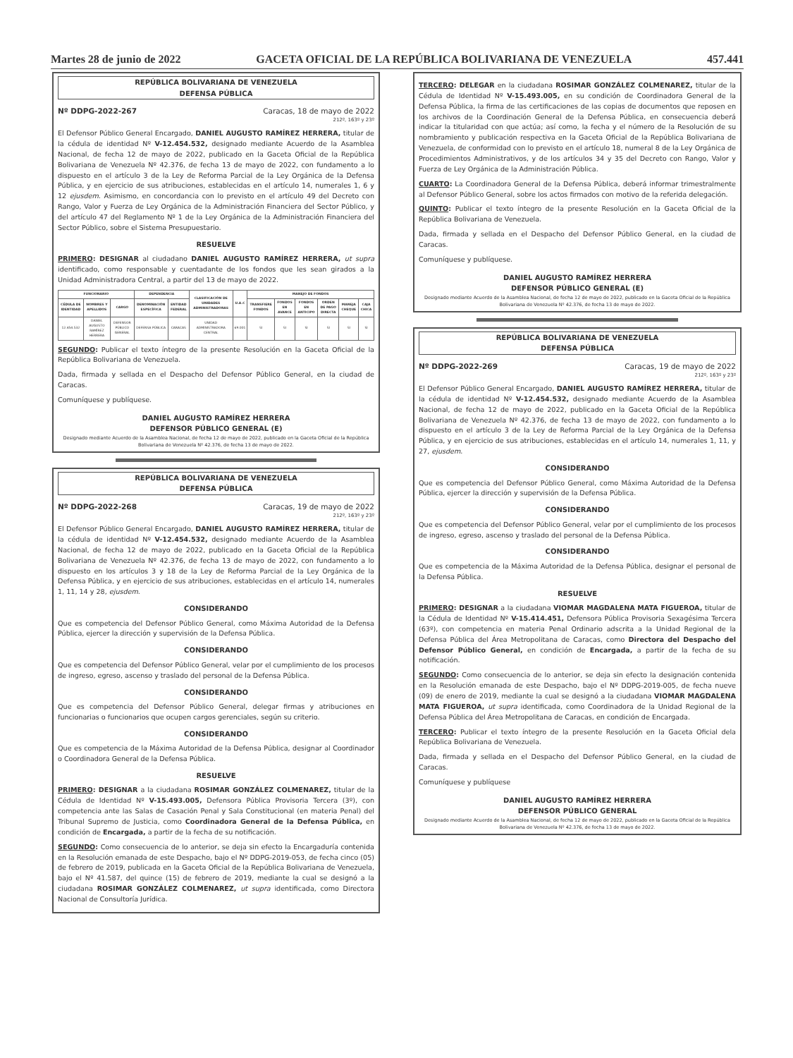Martes 28 de junio de 2022 GACETA OFICIAL DE LA REPÚBLICA BOLIVARIANA DE VENEZUELA 457.441
REPÚBLICA BOLIVARIANA DE VENEZUELA
DEFENSA PÚBLICA
Nº DDPG-2022-267 Caracas, 18 de mayo de 2022
212º, 163º y 23º
El Defensor Público General Encargado, DANIEL AUGUSTO RAMÍREZ HERRERA, titular de la cédula de identidad Nº V-12.454.532, designado mediante Acuerdo de la Asamblea Nacional, de fecha 12 de mayo de 2022, publicado en la Gaceta Oficial de la República Bolivariana de Venezuela Nº 42.376, de fecha 13 de mayo de 2022, con fundamento a lo dispuesto en el artículo 3 de la Ley de Reforma Parcial de la Ley Orgánica de la Defensa Pública, y en ejercicio de sus atribuciones, establecidas en el artículo 14, numerales 1, 6 y 12 ejusdem. Asimismo, en concordancia con lo previsto en el artículo 49 del Decreto con Rango, Valor y Fuerza de Ley Orgánica de la Administración Financiera del Sector Público, y del artículo 47 del Reglamento Nº 1 de la Ley Orgánica de la Administración Financiera del Sector Público, sobre el Sistema Presupuestario.
RESUELVE
PRIMERO: DESIGNAR al ciudadano DANIEL AUGUSTO RAMÍREZ HERRERA, ut supra identificado, como responsable y cuentadante de los fondos que les sean girados a la Unidad Administradora Central, a partir del 13 de mayo de 2022.
| FUNCIONARIO | | | DEPENDENCIA | | CLASIFICACIÓN DE UNIDADES ADMINISTRADORAS | U.A.C | MANEJO DE FONDOS | | | | | |
| --- | --- | --- | --- | --- | --- | --- | --- | --- | --- | --- | --- | --- |
| CÉDULA DE IDENTIDAD | NOMBRES Y APELLIDOS | CARGO | DENOMINACIÓN ESPECÍFICA | ENTIDAD FEDERAL | | | TRANSFIERE FONDOS | FONDOS EN AVANCE | FONDOS EN ANTICIPO | ORDEN DE PAGO DIRECTA | MANEJA CHEQUE | CAJA CHICA |
| 12.454.532 | DANIEL AUGUSTO RAMÍREZ HERRERA | DEFENSOR PÚBLICO GENERAL | DEFENSA PÚBLICA | CARACAS | UNIDAD ADMINISTRADORA CENTRAL | 69.001 | SI | SI | SI | SI | SI | SI |
SEGUNDO: Publicar el texto íntegro de la presente Resolución en la Gaceta Oficial de la República Bolivariana de Venezuela.
Dada, firmada y sellada en el Despacho del Defensor Público General, en la ciudad de Caracas.
Comuníquese y publíquese.
DANIEL AUGUSTO RAMÍREZ HERRERA
DEFENSOR PÚBLICO GENERAL (E)
Designado mediante Acuerdo de la Asamblea Nacional, de fecha 12 de mayo de 2022, publicado en la Gaceta Oficial de la República Bolivariana de Venezuela Nº 42.376, de fecha 13 de mayo de 2022.
REPÚBLICA BOLIVARIANA DE VENEZUELA
DEFENSA PÚBLICA
Nº DDPG-2022-268 Caracas, 19 de mayo de 2022
212º, 163º y 23º
El Defensor Público General Encargado, DANIEL AUGUSTO RAMÍREZ HERRERA, titular de la cédula de identidad Nº V-12.454.532, designado mediante Acuerdo de la Asamblea Nacional, de fecha 12 de mayo de 2022, publicado en la Gaceta Oficial de la República Bolivariana de Venezuela Nº 42.376, de fecha 13 de mayo de 2022, con fundamento a lo dispuesto en los artículos 3 y 18 de la Ley de Reforma Parcial de la Ley Orgánica de la Defensa Pública, y en ejercicio de sus atribuciones, establecidas en el artículo 14, numerales 1, 11, 14 y 28, ejusdem.
CONSIDERANDO
Que es competencia del Defensor Público General, como Máxima Autoridad de la Defensa Pública, ejercer la dirección y supervisión de la Defensa Pública.
CONSIDERANDO
Que es competencia del Defensor Público General, velar por el cumplimiento de los procesos de ingreso, egreso, ascenso y traslado del personal de la Defensa Pública.
CONSIDERANDO
Que es competencia del Defensor Público General, delegar firmas y atribuciones en funcionarias o funcionarios que ocupen cargos gerenciales, según su criterio.
CONSIDERANDO
Que es competencia de la Máxima Autoridad de la Defensa Pública, designar al Coordinador o Coordinadora General de la Defensa Pública.
RESUELVE
PRIMERO: DESIGNAR a la ciudadana ROSIMAR GONZÁLEZ COLMENAREZ, titular de la Cédula de Identidad Nº V-15.493.005, Defensora Pública Provisoria Tercera (3º), con competencia ante las Salas de Casación Penal y Sala Constitucional (en materia Penal) del Tribunal Supremo de Justicia, como Coordinadora General de la Defensa Pública, en condición de Encargada, a partir de la fecha de su notificación.
SEGUNDO: Como consecuencia de lo anterior, se deja sin efecto la Encargaduría contenida en la Resolución emanada de este Despacho, bajo el Nº DDPG-2019-053, de fecha cinco (05) de febrero de 2019, publicada en la Gaceta Oficial de la República Bolivariana de Venezuela, bajo el Nº 41.587, del quince (15) de febrero de 2019, mediante la cual se designó a la ciudadana ROSIMAR GONZÁLEZ COLMENAREZ, ut supra identificada, como Directora Nacional de Consultoría Jurídica.
TERCERO: DELEGAR en la ciudadana ROSIMAR GONZÁLEZ COLMENAREZ, titular de la Cédula de Identidad Nº V-15.493.005, en su condición de Coordinadora General de la Defensa Pública, la firma de las certificaciones de las copias de documentos que reposen en los archivos de la Coordinación General de la Defensa Pública, en consecuencia deberá indicar la titularidad con que actúa; así como, la fecha y el número de la Resolución de su nombramiento y publicación respectiva en la Gaceta Oficial de la República Bolivariana de Venezuela, de conformidad con lo previsto en el artículo 18, numeral 8 de la Ley Orgánica de Procedimientos Administrativos, y de los artículos 34 y 35 del Decreto con Rango, Valor y Fuerza de Ley Orgánica de la Administración Pública.
CUARTO: La Coordinadora General de la Defensa Pública, deberá informar trimestralmente al Defensor Público General, sobre los actos firmados con motivo de la referida delegación.
QUINTO: Publicar el texto íntegro de la presente Resolución en la Gaceta Oficial de la República Bolivariana de Venezuela.
Dada, firmada y sellada en el Despacho del Defensor Público General, en la ciudad de Caracas.
Comuníquese y publíquese.
DANIEL AUGUSTO RAMÍREZ HERRERA
DEFENSOR PÚBLICO GENERAL (E)
Designado mediante Acuerdo de la Asamblea Nacional, de fecha 12 de mayo de 2022, publicado en la Gaceta Oficial de la República Bolivariana de Venezuela Nº 42.376, de fecha 13 de mayo de 2022.
REPÚBLICA BOLIVARIANA DE VENEZUELA
DEFENSA PÚBLICA
Nº DDPG-2022-269 Caracas, 19 de mayo de 2022
212º, 163º y 23º
El Defensor Público General Encargado, DANIEL AUGUSTO RAMÍREZ HERRERA, titular de la cédula de identidad Nº V-12.454.532, designado mediante Acuerdo de la Asamblea Nacional, de fecha 12 de mayo de 2022, publicado en la Gaceta Oficial de la República Bolivariana de Venezuela Nº 42.376, de fecha 13 de mayo de 2022, con fundamento a lo dispuesto en el artículo 3 de la Ley de Reforma Parcial de la Ley Orgánica de la Defensa Pública, y en ejercicio de sus atribuciones, establecidas en el artículo 14, numerales 1, 11, y 27, ejusdem.
CONSIDERANDO
Que es competencia del Defensor Público General, como Máxima Autoridad de la Defensa Pública, ejercer la dirección y supervisión de la Defensa Pública.
CONSIDERANDO
Que es competencia del Defensor Público General, velar por el cumplimiento de los procesos de ingreso, egreso, ascenso y traslado del personal de la Defensa Pública.
CONSIDERANDO
Que es competencia de la Máxima Autoridad de la Defensa Pública, designar el personal de la Defensa Pública.
RESUELVE
PRIMERO: DESIGNAR a la ciudadana VIOMAR MAGDALENA MATA FIGUEROA, titular de la Cédula de Identidad Nº V-15.414.451, Defensora Pública Provisoria Sexagésima Tercera (63º), con competencia en materia Penal Ordinario adscrita a la Unidad Regional de la Defensa Pública del Área Metropolitana de Caracas, como Directora del Despacho del Defensor Público General, en condición de Encargada, a partir de la fecha de su notificación.
SEGUNDO: Como consecuencia de lo anterior, se deja sin efecto la designación contenida en la Resolución emanada de este Despacho, bajo el Nº DDPG-2019-005, de fecha nueve (09) de enero de 2019, mediante la cual se designó a la ciudadana VIOMAR MAGDALENA MATA FIGUEROA, ut supra identificada, como Coordinadora de la Unidad Regional de la Defensa Pública del Área Metropolitana de Caracas, en condición de Encargada.
TERCERO: Publicar el texto íntegro de la presente Resolución en la Gaceta Oficial dela República Bolivariana de Venezuela.
Dada, firmada y sellada en el Despacho del Defensor Público General, en la ciudad de Caracas.
Comuníquese y publíquese
DANIEL AUGUSTO RAMÍREZ HERRERA
DEFENSOR PÚBLICO GENERAL
Designado mediante Acuerdo de la Asamblea Nacional, de fecha 12 de mayo de 2022, publicado en la Gaceta Oficial de la República Bolivariana de Venezuela Nº 42.376, de fecha 13 de mayo de 2022.